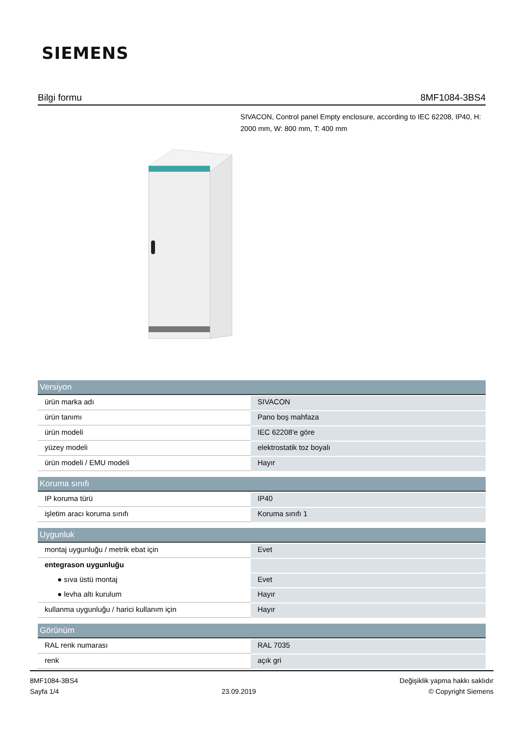SIEMENS
Bilgi formu 8MF1084-3BS4
SIVACON, Control panel Empty enclosure, according to IEC 62208, IP40, H: 2000 mm, W: 800 mm, T: 400 mm
| Versiyon | |
| --- | --- |
| ürün marka adı | SIVACON |
| ürün tanımı | Pano boş mahfaza |
| ürün modeli | IEC 62208'e göre |
| yüzey modeli | elektrostatik toz boyalı |
| ürün modeli / EMU modeli | Hayır |
| Koruma sınıfı | |
| IP koruma türü | IP40 |
| işletim aracı koruma sınıfı | Koruma sınıfı 1 |
| Uygunluk | |
| montaj uygunluğu / metrik ebat için | Evet |
| entegrason uygunluğu | |
| ● sıva üstü montaj | Evet |
| ● levha altı kurulum | Hayır |
| kullanma uygunluğu / harici kullanım için | Hayır |
| Görünüm | |
| RAL renk numarası | RAL 7035 |
| renk | açık gri |
8MF1084-3BS4
Sayfa 1/4
23.09.2019
Değişiklik yapma hakkı saklıdır
© Copyright Siemens